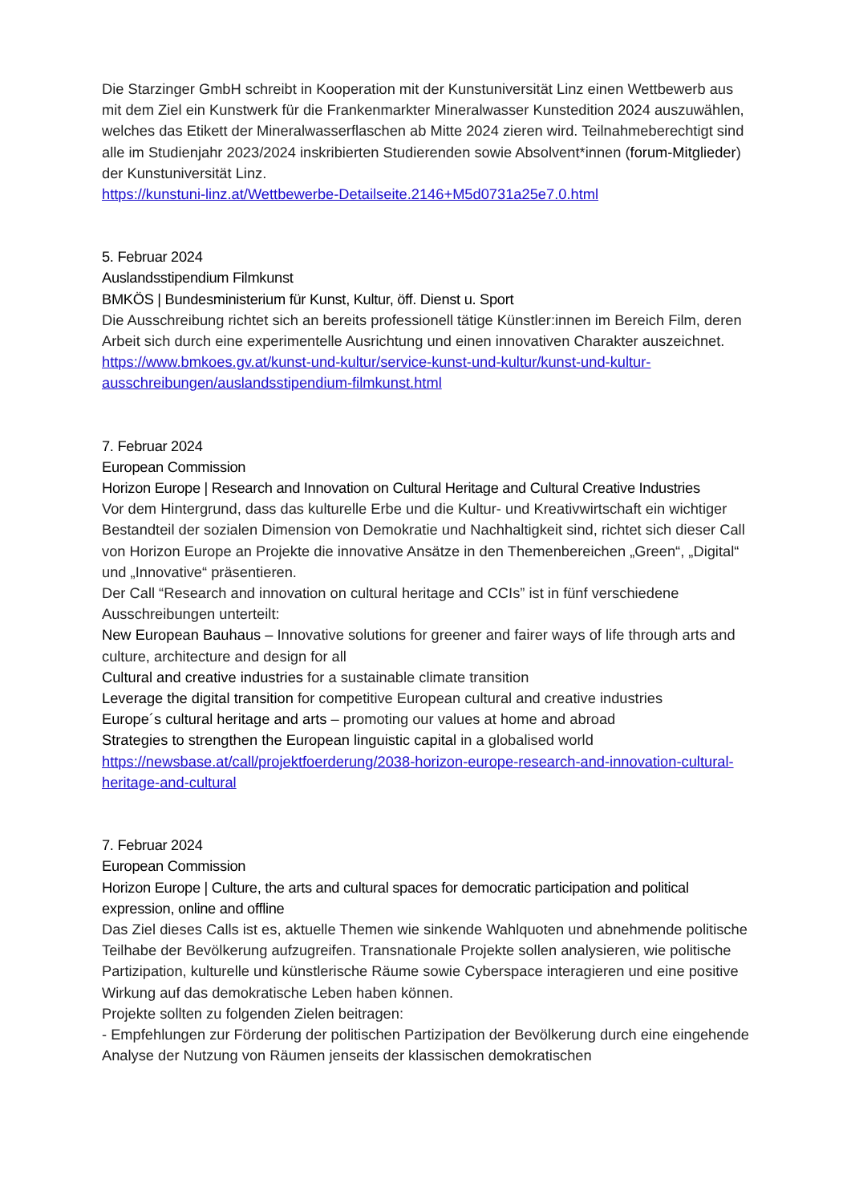Die Starzinger GmbH schreibt in Kooperation mit der Kunstuniversität Linz einen Wettbewerb aus mit dem Ziel ein Kunstwerk für die Frankenmarkter Mineralwasser Kunstedition 2024 auszuwählen, welches das Etikett der Mineralwasserflaschen ab Mitte 2024 zieren wird. Teilnahmeberechtigt sind alle im Studienjahr 2023/2024 inskribierten Studierenden sowie Absolvent*innen (forum-Mitglieder) der Kunstuniversität Linz.
https://kunstuni-linz.at/Wettbewerbe-Detailseite.2146+M5d0731a25e7.0.html
5. Februar 2024
Auslandsstipendium Filmkunst
BMKÖS | Bundesministerium für Kunst, Kultur, öff. Dienst u. Sport
Die Ausschreibung richtet sich an bereits professionell tätige Künstler:innen im Bereich Film, deren Arbeit sich durch eine experimentelle Ausrichtung und einen innovativen Charakter auszeichnet.
https://www.bmkoes.gv.at/kunst-und-kultur/service-kunst-und-kultur/kunst-und-kultur-ausschreibungen/auslandsstipendium-filmkunst.html
7. Februar 2024
European Commission
Horizon Europe | Research and Innovation on Cultural Heritage and Cultural Creative Industries
Vor dem Hintergrund, dass das kulturelle Erbe und die Kultur- und Kreativwirtschaft ein wichtiger Bestandteil der sozialen Dimension von Demokratie und Nachhaltigkeit sind, richtet sich dieser Call von Horizon Europe an Projekte die innovative Ansätze in den Themenbereichen „Green“, „Digital“ und „Innovative“ präsentieren.
Der Call “Research and innovation on cultural heritage and CCIs” ist in fünf verschiedene Ausschreibungen unterteilt:
New European Bauhaus – Innovative solutions for greener and fairer ways of life through arts and culture, architecture and design for all
Cultural and creative industries for a sustainable climate transition
Leverage the digital transition for competitive European cultural and creative industries
Europe´s cultural heritage and arts – promoting our values at home and abroad
Strategies to strengthen the European linguistic capital in a globalised world
https://newsbase.at/call/projektfoerderung/2038-horizon-europe-research-and-innovation-cultural-heritage-and-cultural
7. Februar 2024
European Commission
Horizon Europe | Culture, the arts and cultural spaces for democratic participation and political expression, online and offline
Das Ziel dieses Calls ist es, aktuelle Themen wie sinkende Wahlquoten und abnehmende politische Teilhabe der Bevölkerung aufzugreifen. Transnationale Projekte sollen analysieren, wie politische Partizipation, kulturelle und künstlerische Räume sowie Cyberspace interagieren und eine positive Wirkung auf das demokratische Leben haben können.
Projekte sollten zu folgenden Zielen beitragen:
- Empfehlungen zur Förderung der politischen Partizipation der Bevölkerung durch eine eingehende Analyse der Nutzung von Räumen jenseits der klassischen demokratischen